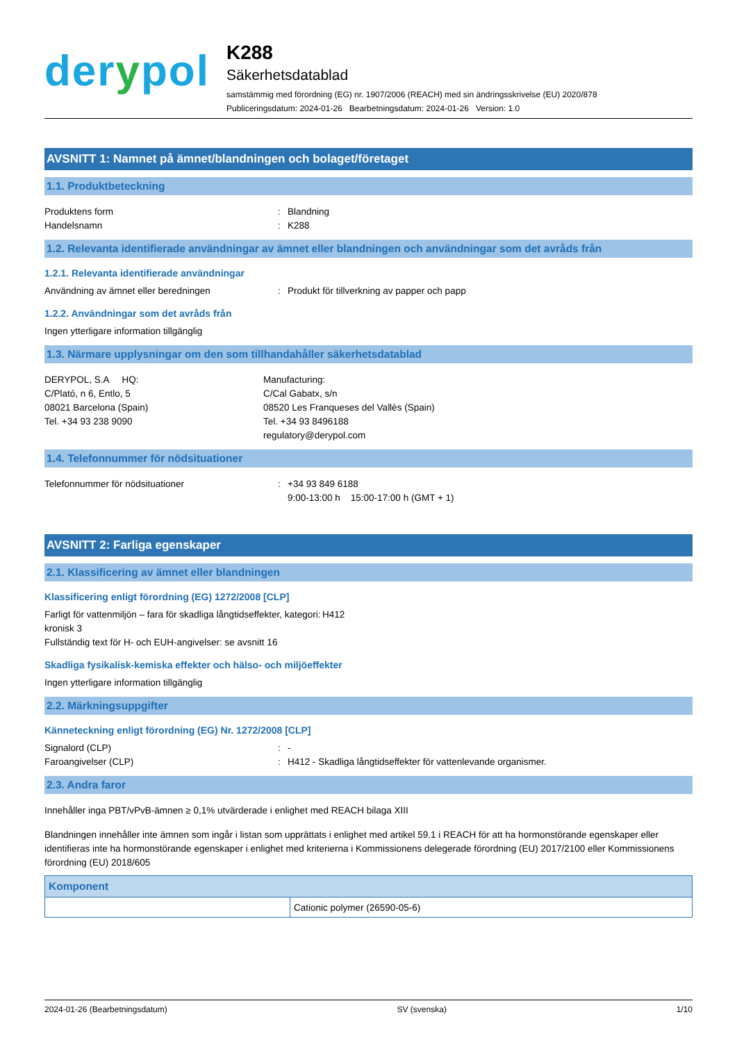derypol
K288
Säkerhetsdatablad
samstämmig med förordning (EG) nr. 1907/2006 (REACH) med sin ändringsskrivelse (EU) 2020/878
Publiceringsdatum: 2024-01-26 Bearbetningsdatum: 2024-01-26 Version: 1.0
AVSNITT 1: Namnet på ämnet/blandningen och bolaget/företaget
1.1. Produktbeteckning
Produktens form : Blandning
Handelsnamn : K288
1.2. Relevanta identifierade användningar av ämnet eller blandningen och användningar som det avråds från
1.2.1. Relevanta identifierade användningar
Användning av ämnet eller beredningen : Produkt för tillverkning av papper och papp
1.2.2. Användningar som det avråds från
Ingen ytterligare information tillgänglig
1.3. Närmare upplysningar om den som tillhandahåller säkerhetsdatablad
DERYPOL, S.A HQ:
C/Plató, n 6, Entlo, 5
08021 Barcelona (Spain)
Tel. +34 93 238 9090
Manufacturing:
C/Cal Gabatx, s/n
08520 Les Franqueses del Vallès (Spain)
Tel. +34 93 8496188
regulatory@derypol.com
1.4. Telefonnummer för nödsituationer
Telefonnummer för nödsituationer : +34 93 849 6188
9:00-13:00 h 15:00-17:00 h (GMT + 1)
AVSNITT 2: Farliga egenskaper
2.1. Klassificering av ämnet eller blandningen
Klassificering enligt förordning (EG) 1272/2008 [CLP]
Farligt för vattenmiljön – fara för skadliga långtidseffekter, kategori: kronisk 3
H412
Fullständig text för H- och EUH-angivelser: se avsnitt 16
Skadliga fysikalisk-kemiska effekter och hälso- och miljöeffekter
Ingen ytterligare information tillgänglig
2.2. Märkningsuppgifter
Känneteckning enligt förordning (EG) Nr. 1272/2008 [CLP]
Signalord (CLP) : -
Faroangivelser (CLP) : H412 - Skadliga långtidseffekter för vattenlevande organismer.
2.3. Andra faror
Innehåller inga PBT/vPvB-ämnen ≥ 0,1% utvärderade i enlighet med REACH bilaga XIII
Blandningen innehåller inte ämnen som ingår i listan som upprättats i enlighet med artikel 59.1 i REACH för att ha hormonstörande egenskaper eller identifieras inte ha hormonstörande egenskaper i enlighet med kriterierna i Kommissionens delegerade förordning (EU) 2017/2100 eller Kommissionens förordning (EU) 2018/605
| Komponent | |
| --- | --- |
| | Cationic polymer (26590-05-6) |
2024-01-26 (Bearbetningsdatum) SV (svenska) 1/10